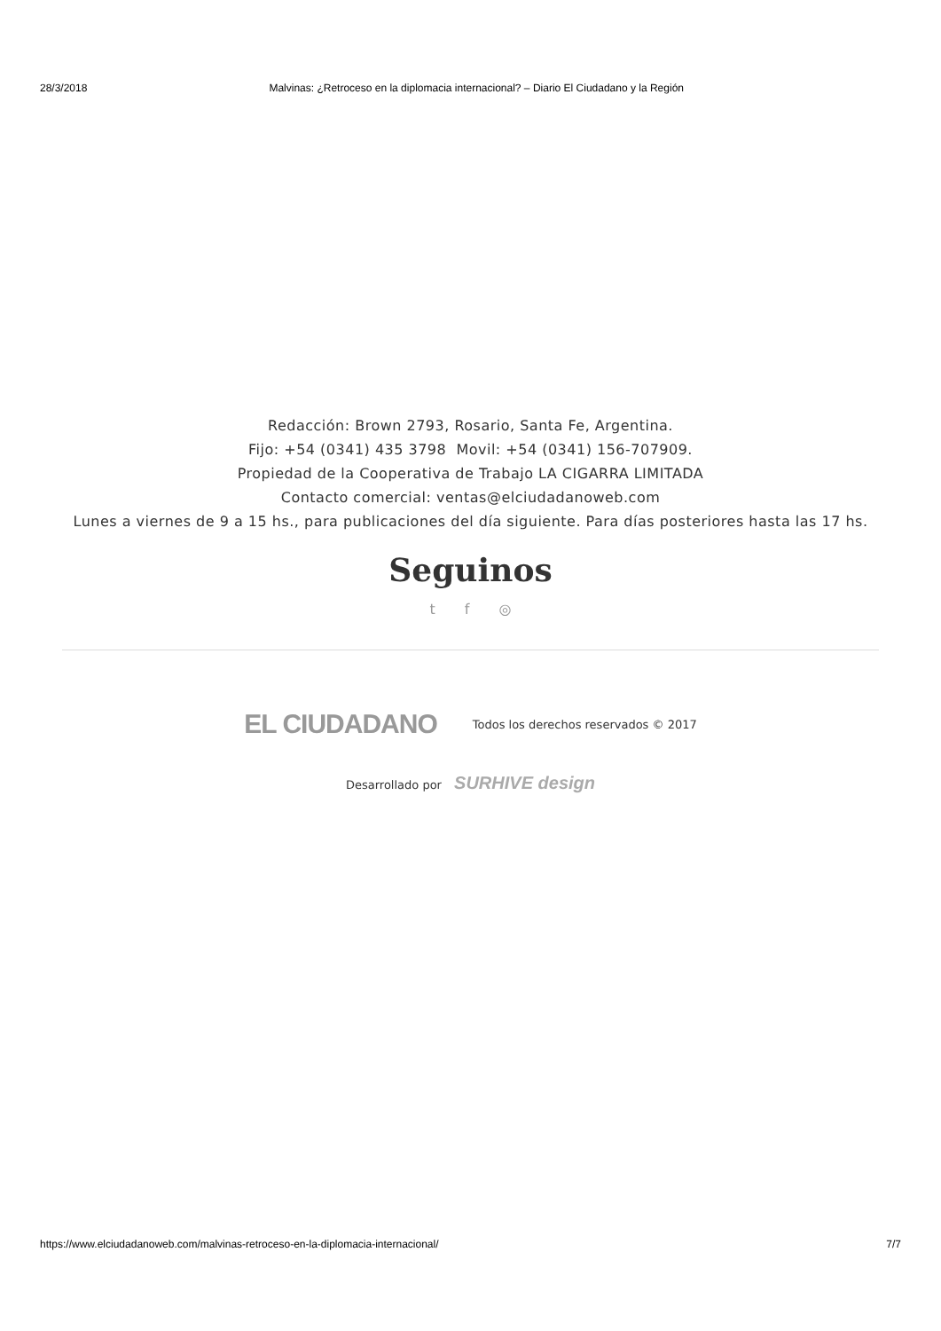28/3/2018 Malvinas: ¿Retroceso en la diplomacia internacional? – Diario El Ciudadano y la Región
Redacción: Brown 2793, Rosario, Santa Fe, Argentina.
Fijo: +54 (0341) 435 3798 Movil: +54 (0341) 156-707909.
Propiedad de la Cooperativa de Trabajo LA CIGARRA LIMITADA
Contacto comercial: ventas@elciudadanoweb.com
Lunes a viernes de 9 a 15 hs., para publicaciones del día siguiente. Para días posteriores hasta las 17 hs.
Seguinos
t f ◎
EL CIUDADANO Todos los derechos reservados © 2017
Desarrollado por SURHIVE design
https://www.elciudadanoweb.com/malvinas-retroceso-en-la-diplomacia-internacional/ 7/7